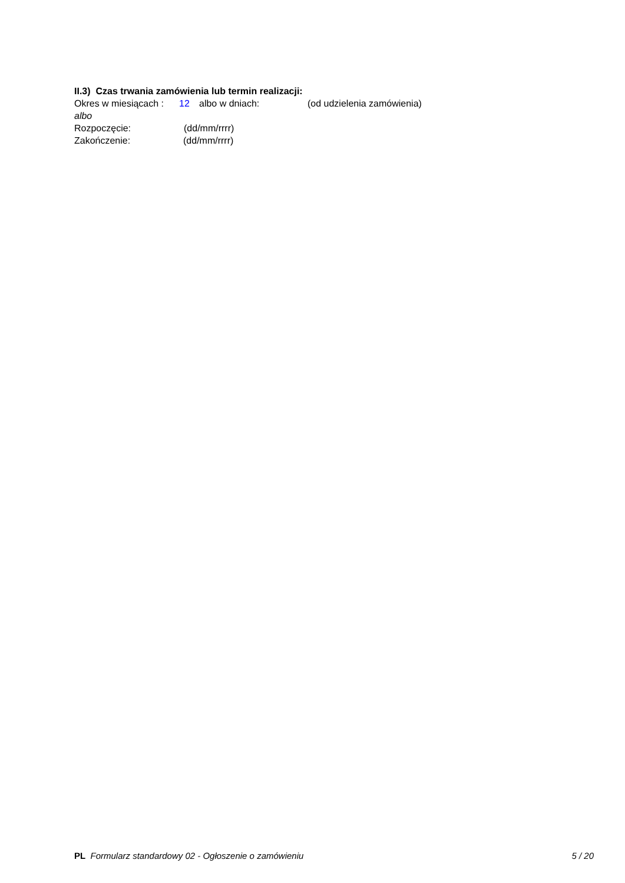II.3) Czas trwania zamówienia lub termin realizacji:
Okres w miesiącach : 12 albo w dniach: (od udzielenia zamówienia)
albo
Rozpoczęcie: (dd/mm/rrrr)
Zakończenie: (dd/mm/rrrr)
PL Formularz standardowy 02 - Ogłoszenie o zamówieniu 5 / 20